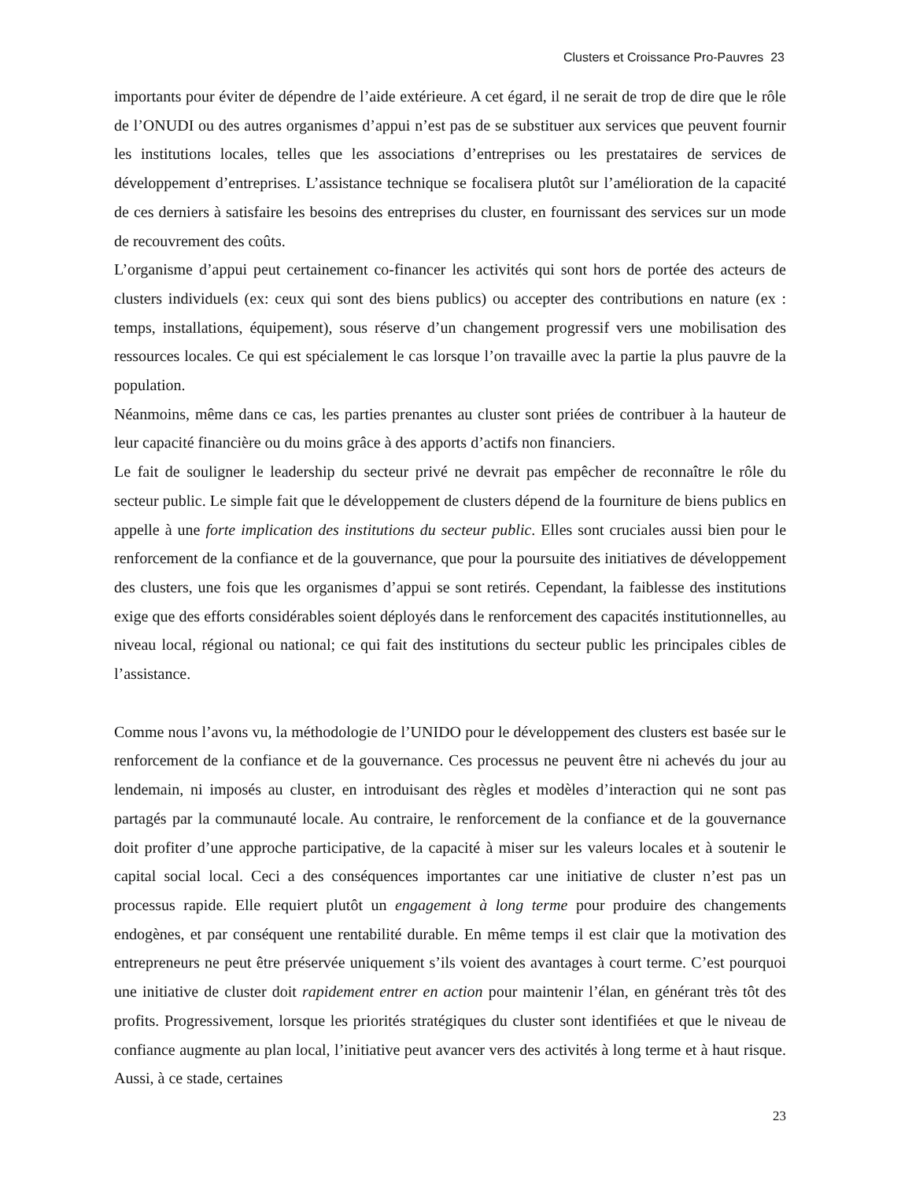Clusters et Croissance Pro-Pauvres 23
importants pour éviter de dépendre de l’aide extérieure. A cet égard, il ne serait de trop de dire que le rôle de l’ONUDI ou des autres organismes d’appui n’est pas de se substituer aux services que peuvent fournir les institutions locales, telles que les associations d’entreprises ou les prestataires de services de développement d’entreprises. L’assistance technique se focalisera plutôt sur l’amélioration de la capacité de ces derniers à satisfaire les besoins des entreprises du cluster, en fournissant des services sur un mode de recouvrement des coûts.
L’organisme d’appui peut certainement co-financer les activités qui sont hors de portée des acteurs de clusters individuels (ex: ceux qui sont des biens publics) ou accepter des contributions en nature (ex : temps, installations, équipement), sous réserve d’un changement progressif vers une mobilisation des ressources locales. Ce qui est spécialement le cas lorsque l’on travaille avec la partie la plus pauvre de la population.
Néanmoins, même dans ce cas, les parties prenantes au cluster sont priées de contribuer à la hauteur de leur capacité financière ou du moins grâce à des apports d’actifs non financiers.
Le fait de souligner le leadership du secteur privé ne devrait pas empêcher de reconnaître le rôle du secteur public. Le simple fait que le développement de clusters dépend de la fourniture de biens publics en appelle à une forte implication des institutions du secteur public. Elles sont cruciales aussi bien pour le renforcement de la confiance et de la gouvernance, que pour la poursuite des initiatives de développement des clusters, une fois que les organismes d’appui se sont retirés. Cependant, la faiblesse des institutions exige que des efforts considérables soient déployés dans le renforcement des capacités institutionnelles, au niveau local, régional ou national; ce qui fait des institutions du secteur public les principales cibles de l’assistance.
Comme nous l’avons vu, la méthodologie de l’UNIDO pour le développement des clusters est basée sur le renforcement de la confiance et de la gouvernance. Ces processus ne peuvent être ni achevés du jour au lendemain, ni imposés au cluster, en introduisant des règles et modèles d’interaction qui ne sont pas partagés par la communauté locale. Au contraire, le renforcement de la confiance et de la gouvernance doit profiter d’une approche participative, de la capacité à miser sur les valeurs locales et à soutenir le capital social local. Ceci a des conséquences importantes car une initiative de cluster n’est pas un processus rapide. Elle requiert plutôt un engagement à long terme pour produire des changements endogènes, et par conséquent une rentabilité durable. En même temps il est clair que la motivation des entrepreneurs ne peut être préservée uniquement s’ils voient des avantages à court terme. C’est pourquoi une initiative de cluster doit rapidement entrer en action pour maintenir l’élan, en générant très tôt des profits. Progressivement, lorsque les priorités stratégiques du cluster sont identifiées et que le niveau de confiance augmente au plan local, l’initiative peut avancer vers des activités à long terme et à haut risque. Aussi, à ce stade, certaines
23